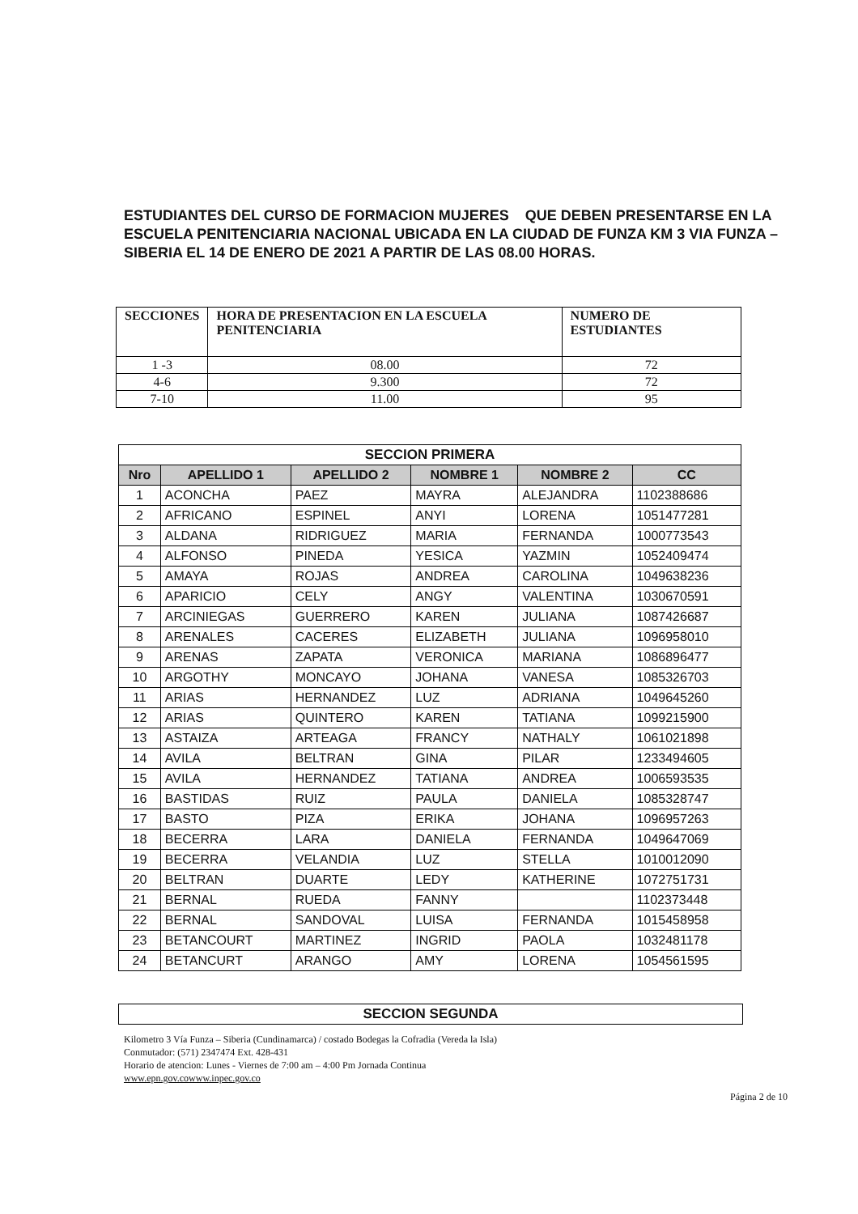ESTUDIANTES DEL CURSO DE FORMACION MUJERES QUE DEBEN PRESENTARSE EN LA ESCUELA PENITENCIARIA NACIONAL UBICADA EN LA CIUDAD DE FUNZA KM 3 VIA FUNZA – SIBERIA EL 14 DE ENERO DE 2021 A PARTIR DE LAS 08.00 HORAS.
| SECCIONES | HORA DE PRESENTACION EN LA ESCUELA PENITENCIARIA | NUMERO DE ESTUDIANTES |
| --- | --- | --- |
| 1 -3 | 08.00 | 72 |
| 4-6 | 9.300 | 72 |
| 7-10 | 11.00 | 95 |
| SECCION PRIMERA | | | | | |
| --- | --- | --- | --- | --- | --- |
| Nro | APELLIDO 1 | APELLIDO 2 | NOMBRE 1 | NOMBRE 2 | CC |
| 1 | ACONCHA | PAEZ | MAYRA | ALEJANDRA | 1102388686 |
| 2 | AFRICANO | ESPINEL | ANYI | LORENA | 1051477281 |
| 3 | ALDANA | RIDRIGUEZ | MARIA | FERNANDA | 1000773543 |
| 4 | ALFONSO | PINEDA | YESICA | YAZMIN | 1052409474 |
| 5 | AMAYA | ROJAS | ANDREA | CAROLINA | 1049638236 |
| 6 | APARICIO | CELY | ANGY | VALENTINA | 1030670591 |
| 7 | ARCINIEGAS | GUERRERO | KAREN | JULIANA | 1087426687 |
| 8 | ARENALES | CACERES | ELIZABETH | JULIANA | 1096958010 |
| 9 | ARENAS | ZAPATA | VERONICA | MARIANA | 1086896477 |
| 10 | ARGOTHY | MONCAYO | JOHANA | VANESA | 1085326703 |
| 11 | ARIAS | HERNANDEZ | LUZ | ADRIANA | 1049645260 |
| 12 | ARIAS | QUINTERO | KAREN | TATIANA | 1099215900 |
| 13 | ASTAIZA | ARTEAGA | FRANCY | NATHALY | 1061021898 |
| 14 | AVILA | BELTRAN | GINA | PILAR | 1233494605 |
| 15 | AVILA | HERNANDEZ | TATIANA | ANDREA | 1006593535 |
| 16 | BASTIDAS | RUIZ | PAULA | DANIELA | 1085328747 |
| 17 | BASTO | PIZA | ERIKA | JOHANA | 1096957263 |
| 18 | BECERRA | LARA | DANIELA | FERNANDA | 1049647069 |
| 19 | BECERRA | VELANDIA | LUZ | STELLA | 1010012090 |
| 20 | BELTRAN | DUARTE | LEDY | KATHERINE | 1072751731 |
| 21 | BERNAL | RUEDA | FANNY | | 1102373448 |
| 22 | BERNAL | SANDOVAL | LUISA | FERNANDA | 1015458958 |
| 23 | BETANCOURT | MARTINEZ | INGRID | PAOLA | 1032481178 |
| 24 | BETANCURT | ARANGO | AMY | LORENA | 1054561595 |
SECCION SEGUNDA
Kilometro 3 Vía Funza – Siberia (Cundinamarca) / costado Bodegas la Cofradia (Vereda la Isla)
Conmutador: (571) 2347474 Ext. 428-431
Horario de atencion: Lunes - Viernes de 7:00 am – 4:00 Pm Jornada Continua
www.epn.gov.cowww.inpec.gov.co
Página 2 de 10